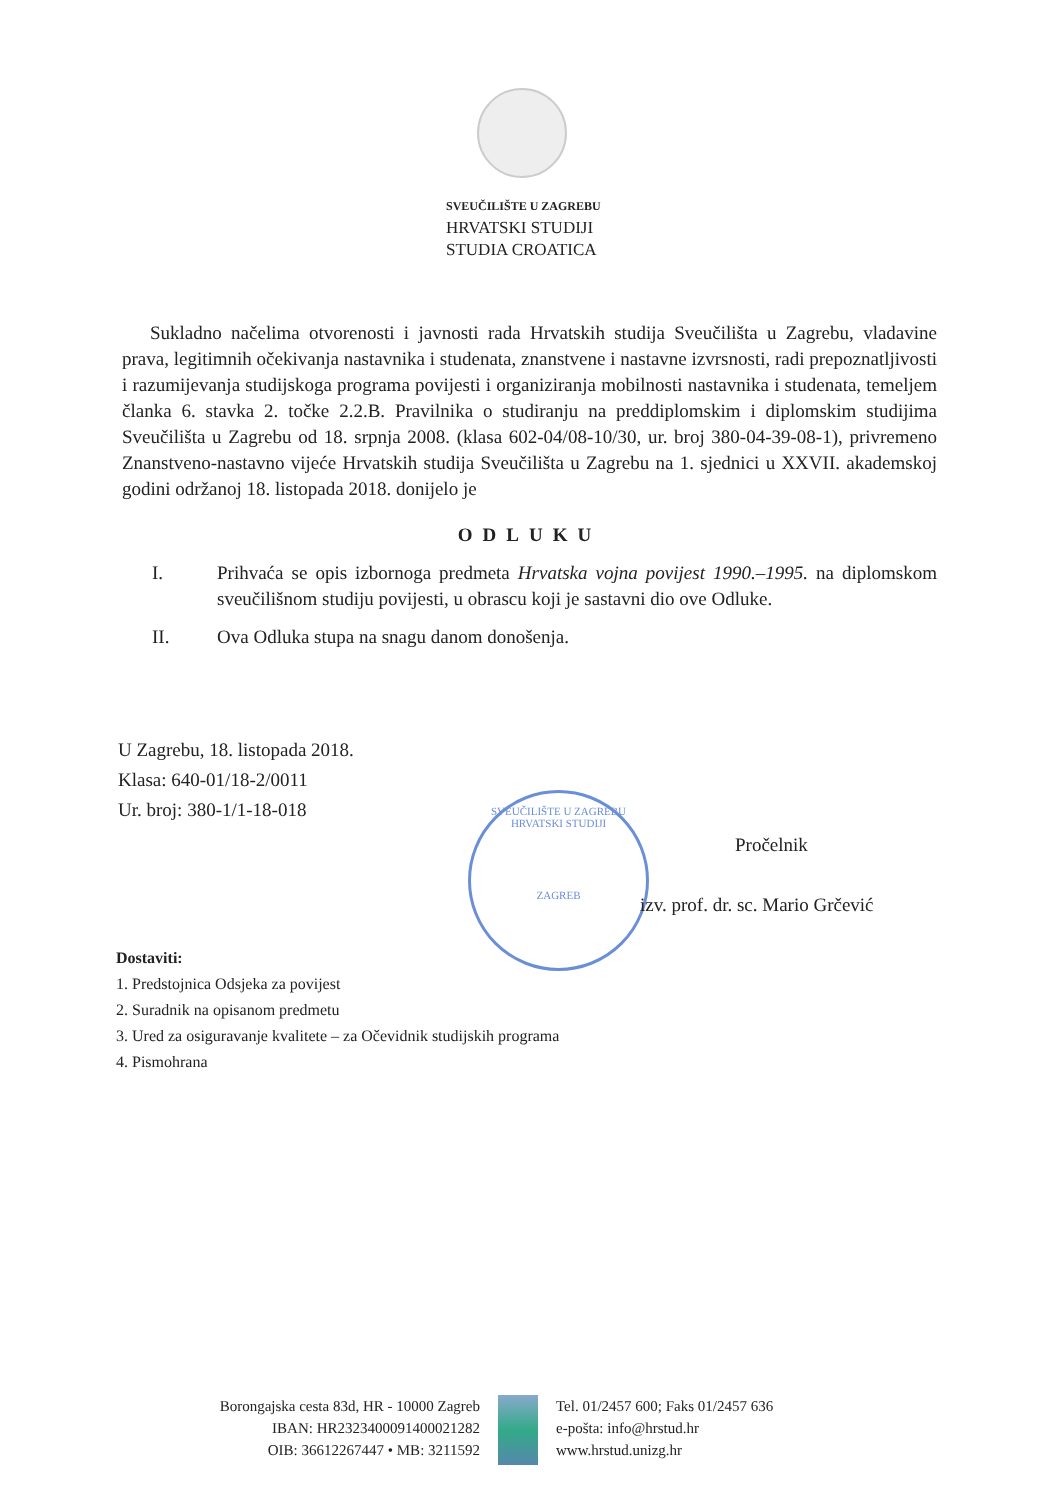SVEUČILIŠTE U ZAGREBU
HRVATSKI STUDIJI
STUDIA CROATICA
Sukladno načelima otvorenosti i javnosti rada Hrvatskih studija Sveučilišta u Zagrebu, vladavine prava, legitimnih očekivanja nastavnika i studenata, znanstvene i nastavne izvrsnosti, radi prepoznatljivosti i razumijevanja studijskoga programa povijesti i organiziranja mobilnosti nastavnika i studenata, temeljem članka 6. stavka 2. točke 2.2.B. Pravilnika o studiranju na preddiplomskim i diplomskim studijima Sveučilišta u Zagrebu od 18. srpnja 2008. (klasa 602-04/08-10/30, ur. broj 380-04-39-08-1), privremeno Znanstveno-nastavno vijeće Hrvatskih studija Sveučilišta u Zagrebu na 1. sjednici u XXVII. akademskoj godini održanoj 18. listopada 2018. donijelo je
ODLUKU
I. Prihvaća se opis izbornoga predmeta Hrvatska vojna povijest 1990.–1995. na diplomskom sveučilišnom studiju povijesti, u obrascu koji je sastavni dio ove Odluke.
II. Ova Odluka stupa na snagu danom donošenja.
U Zagrebu, 18. listopada 2018.
Klasa: 640-01/18-2/0011
Ur. broj: 380-1/1-18-018
SVEUČILIŠTE U ZAGREBU HRVATSKI STUDIJI
ZAGREB
Pročelnik
izv. prof. dr. sc. Mario Grčević
Dostaviti:
1. Predstojnica Odsjeka za povijest
2. Suradnik na opisanom predmetu
3. Ured za osiguravanje kvalitete – za Očevidnik studijskih programa
4. Pismohrana
Borongajska cesta 83d, HR - 10000 Zagreb
IBAN: HR2323400091400021282
OIB: 36612267447 • MB: 3211592
Tel. 01/2457 600; Faks 01/2457 636
e-pošta: info@hrstud.hr
www.hrstud.unizg.hr